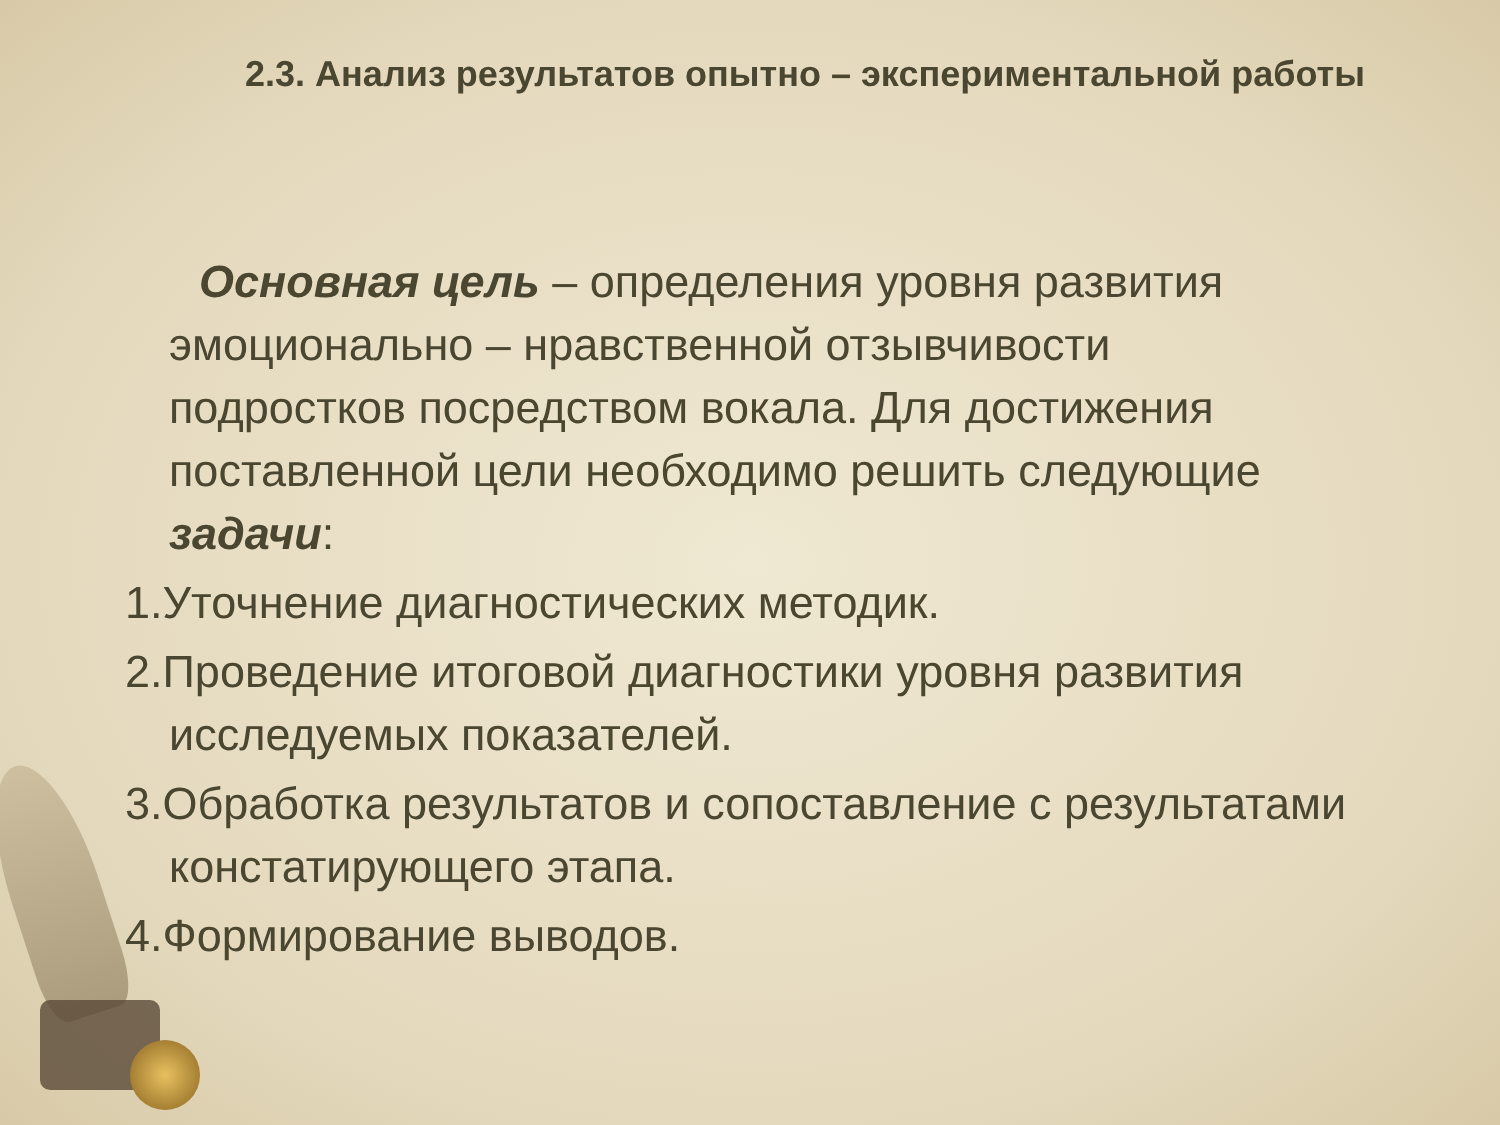2.3. Анализ результатов опытно – экспериментальной работы
Основная цель – определения уровня развития эмоционально – нравственной отзывчивости подростков посредством вокала. Для достижения поставленной цели необходимо решить следующие задачи:
1.Уточнение диагностических методик.
2.Проведение итоговой диагностики уровня развития исследуемых показателей.
3.Обработка результатов и сопоставление с результатами констатирующего этапа.
4.Формирование выводов.